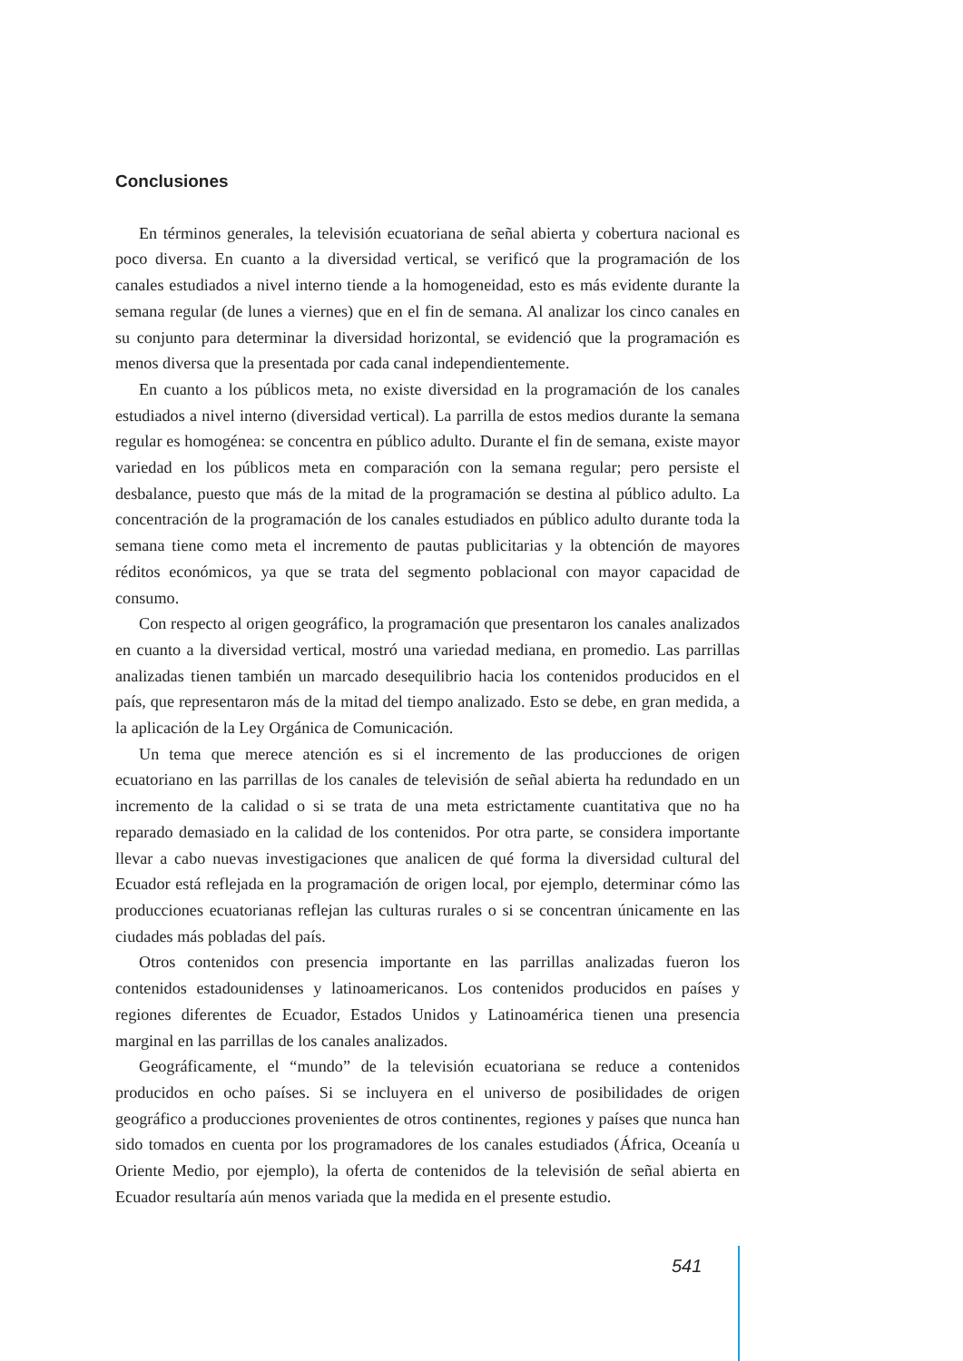Conclusiones
En términos generales, la televisión ecuatoriana de señal abierta y cobertura nacional es poco diversa. En cuanto a la diversidad vertical, se verificó que la programación de los canales estudiados a nivel interno tiende a la homogeneidad, esto es más evidente durante la semana regular (de lunes a viernes) que en el fin de semana. Al analizar los cinco canales en su conjunto para determinar la diversidad horizontal, se evidenció que la programación es menos diversa que la presentada por cada canal independientemente.
En cuanto a los públicos meta, no existe diversidad en la programación de los canales estudiados a nivel interno (diversidad vertical). La parrilla de estos medios durante la semana regular es homogénea: se concentra en público adulto. Durante el fin de semana, existe mayor variedad en los públicos meta en comparación con la semana regular; pero persiste el desbalance, puesto que más de la mitad de la programación se destina al público adulto. La concentración de la programación de los canales estudiados en público adulto durante toda la semana tiene como meta el incremento de pautas publicitarias y la obtención de mayores réditos económicos, ya que se trata del segmento poblacional con mayor capacidad de consumo.
Con respecto al origen geográfico, la programación que presentaron los canales analizados en cuanto a la diversidad vertical, mostró una variedad mediana, en promedio. Las parrillas analizadas tienen también un marcado desequilibrio hacia los contenidos producidos en el país, que representaron más de la mitad del tiempo analizado. Esto se debe, en gran medida, a la aplicación de la Ley Orgánica de Comunicación.
Un tema que merece atención es si el incremento de las producciones de origen ecuatoriano en las parrillas de los canales de televisión de señal abierta ha redundado en un incremento de la calidad o si se trata de una meta estrictamente cuantitativa que no ha reparado demasiado en la calidad de los contenidos. Por otra parte, se considera importante llevar a cabo nuevas investigaciones que analicen de qué forma la diversidad cultural del Ecuador está reflejada en la programación de origen local, por ejemplo, determinar cómo las producciones ecuatorianas reflejan las culturas rurales o si se concentran únicamente en las ciudades más pobladas del país.
Otros contenidos con presencia importante en las parrillas analizadas fueron los contenidos estadounidenses y latinoamericanos. Los contenidos producidos en países y regiones diferentes de Ecuador, Estados Unidos y Latinoamérica tienen una presencia marginal en las parrillas de los canales analizados.
Geográficamente, el “mundo” de la televisión ecuatoriana se reduce a contenidos producidos en ocho países. Si se incluyera en el universo de posibilidades de origen geográfico a producciones provenientes de otros continentes, regiones y países que nunca han sido tomados en cuenta por los programadores de los canales estudiados (África, Oceanía u Oriente Medio, por ejemplo), la oferta de contenidos de la televisión de señal abierta en Ecuador resultaría aún menos variada que la medida en el presente estudio.
541